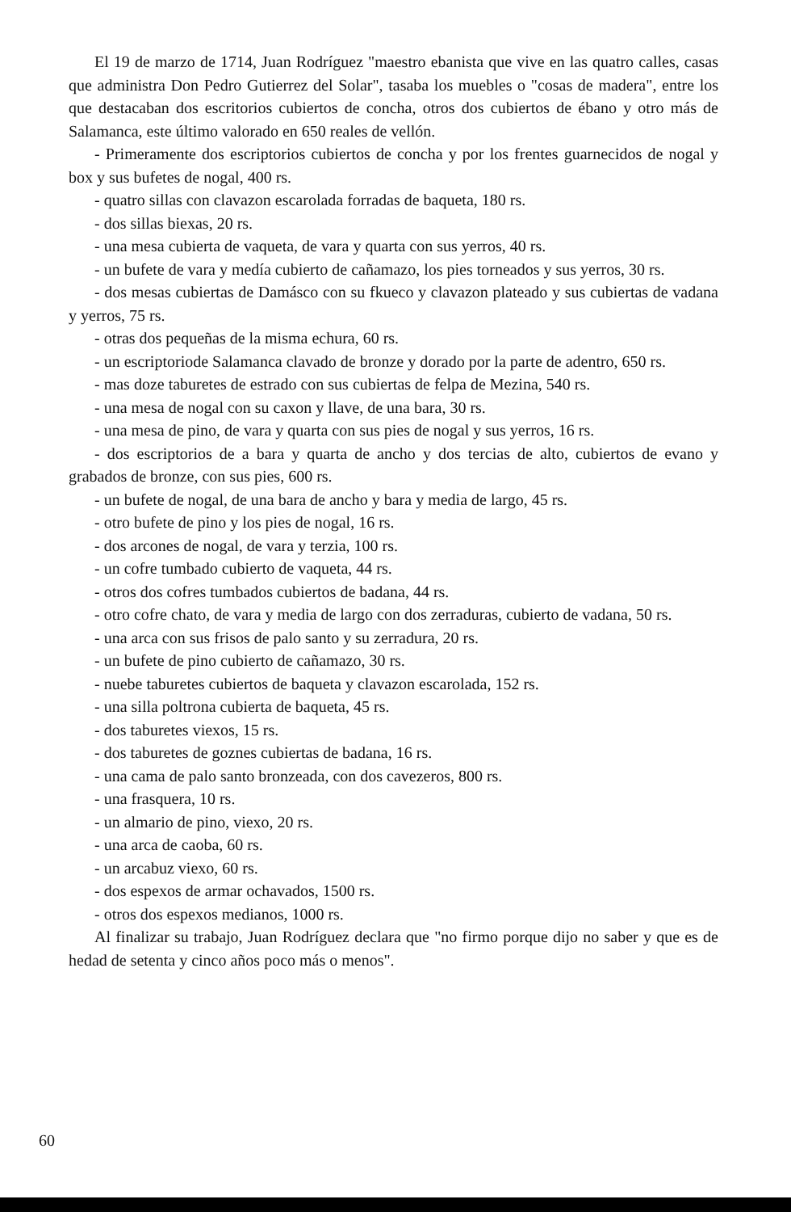El 19 de marzo de 1714, Juan Rodríguez "maestro ebanista que vive en las quatro calles, casas que administra Don Pedro Gutierrez del Solar", tasaba los muebles o "cosas de madera", entre los que destacaban dos escritorios cubiertos de concha, otros dos cubiertos de ébano y otro más de Salamanca, este último valorado en 650 reales de vellón.
- Primeramente dos escriptorios cubiertos de concha y por los frentes guarnecidos de nogal y box y sus bufetes de nogal, 400 rs.
- quatro sillas con clavazon escarolada forradas de baqueta, 180 rs.
- dos sillas biexas, 20 rs.
- una mesa cubierta de vaqueta, de vara y quarta con sus yerros, 40 rs.
- un bufete de vara y medía cubierto de cañamazo, los pies torneados y sus yerros, 30 rs.
- dos mesas cubiertas de Damásco con su fkueco y clavazon plateado y sus cubiertas de vadana y yerros, 75 rs.
- otras dos pequeñas de la misma echura, 60 rs.
- un escriptoriode Salamanca clavado de bronze y dorado por la parte de adentro, 650 rs.
- mas doze taburetes de estrado con sus cubiertas de felpa de Mezina, 540 rs.
- una mesa de nogal con su caxon y llave, de una bara, 30 rs.
- una mesa de pino, de vara y quarta con sus pies de nogal y sus yerros, 16 rs.
- dos escriptorios de a bara y quarta de ancho y dos tercias de alto, cubiertos de evano y grabados de bronze, con sus pies, 600 rs.
- un bufete de nogal, de una bara de ancho y bara y media de largo, 45 rs.
- otro bufete de pino y los pies de nogal, 16 rs.
- dos arcones de nogal, de vara y terzia, 100 rs.
- un cofre tumbado cubierto de vaqueta, 44 rs.
- otros dos cofres tumbados cubiertos de badana, 44 rs.
- otro cofre chato, de vara y media de largo con dos zerraduras, cubierto de vadana, 50 rs.
- una arca con sus frisos de palo santo y su zerradura, 20 rs.
- un bufete de pino cubierto de cañamazo, 30 rs.
- nuebe taburetes cubiertos de baqueta y clavazon escarolada, 152 rs.
- una silla poltrona cubierta de baqueta, 45 rs.
- dos taburetes viexos, 15 rs.
- dos taburetes de goznes cubiertas de badana, 16 rs.
- una cama de palo santo bronzeada, con dos cavezeros, 800 rs.
- una frasquera, 10 rs.
- un almario de pino, viexo, 20 rs.
- una arca de caoba, 60 rs.
- un arcabuz viexo, 60 rs.
- dos espexos de armar ochavados, 1500 rs.
- otros dos espexos medianos, 1000 rs.
Al finalizar su trabajo, Juan Rodríguez declara que "no firmo porque dijo no saber y que es de hedad de setenta y cinco años poco más o menos".
60